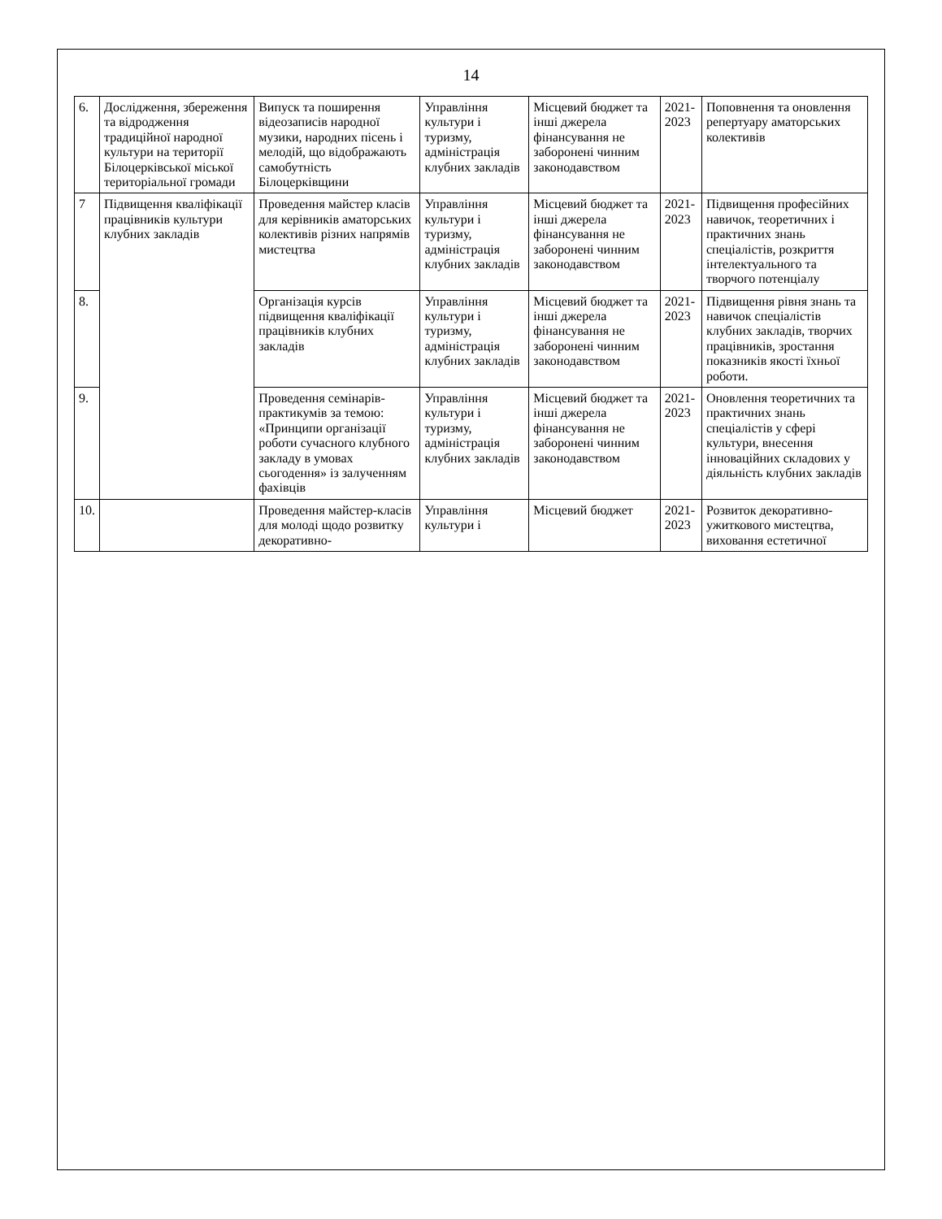14
| 6. | Дослідження, збереження та відродження традиційної народної культури на території Білоцерківської міської територіальної громади | Випуск та поширення відеозаписів народної музики, народних пісень і мелодій, що відображають самобутність Білоцерківщини | Управління культури і туризму, адміністрація клубних закладів | Місцевий бюджет та інші джерела фінансування не заборонені чинним законодавством | 2021-2023 | Поповнення та оновлення репертуару аматорських колективів |
| 7 | Підвищення кваліфікації працівників культури клубних закладів | Проведення майстер класів для керівників аматорських колективів різних напрямів мистецтва | Управління культури і туризму, адміністрація клубних закладів | Місцевий бюджет та інші джерела фінансування не заборонені чинним законодавством | 2021-2023 | Підвищення професійних навичок, теоретичних і практичних знань спеціалістів, розкриття інтелектуального та творчого потенціалу |
| 8. | | Організація курсів підвищення кваліфікації працівників клубних закладів | Управління культури і туризму, адміністрація клубних закладів | Місцевий бюджет та інші джерела фінансування не заборонені чинним законодавством | 2021-2023 | Підвищення рівня знань та навичок спеціалістів клубних закладів, творчих працівників, зростання показників якості їхньої роботи. |
| 9. | | Проведення семінарів-практикумів за темою: «Принципи організації роботи сучасного клубного закладу в умовах сьогодення» із залученням фахівців | Управління культури і туризму, адміністрація клубних закладів | Місцевий бюджет та інші джерела фінансування не заборонені чинним законодавством | 2021-2023 | Оновлення теоретичних та практичних знань спеціалістів у сфері культури, внесення інноваційних складових у діяльність клубних закладів |
| 10. | | Проведення майстер-класів для молоді щодо розвитку декоративно- | Управління культури і | Місцевий бюджет | 2021-2023 | Розвиток декоративно-ужиткового мистецтва, виховання естетичної |